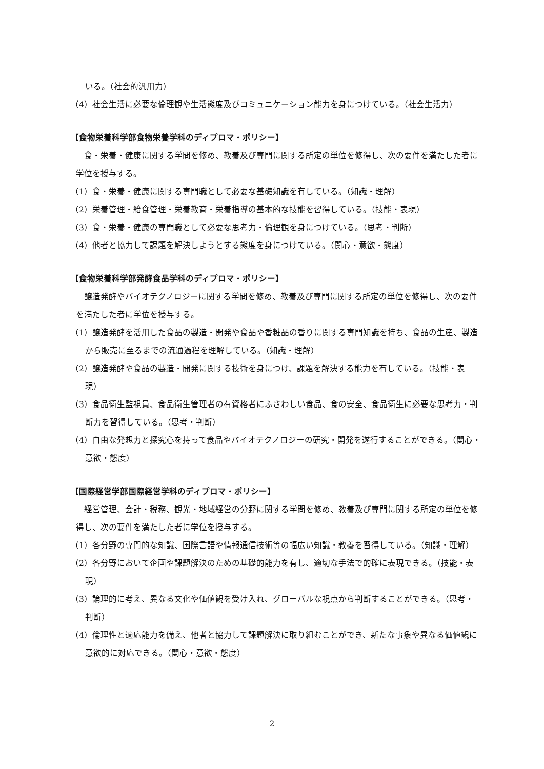いる。（社会的汎用力）
（4）社会生活に必要な倫理観や生活態度及びコミュニケーション能力を身につけている。（社会生活力）
【食物栄養科学部食物栄養学科のディプロマ・ポリシー】
食・栄養・健康に関する学問を修め、教養及び専門に関する所定の単位を修得し、次の要件を満たした者に学位を授与する。
（1）食・栄養・健康に関する専門職として必要な基礎知識を有している。（知識・理解）
（2）栄養管理・給食管理・栄養教育・栄養指導の基本的な技能を習得している。（技能・表現）
（3）食・栄養・健康の専門職として必要な思考力・倫理観を身につけている。（思考・判断）
（4）他者と協力して課題を解決しようとする態度を身につけている。（関心・意欲・態度）
【食物栄養科学部発酵食品学科のディプロマ・ポリシー】
醸造発酵やバイオテクノロジーに関する学問を修め、教養及び専門に関する所定の単位を修得し、次の要件を満たした者に学位を授与する。
（1）醸造発酵を活用した食品の製造・開発や食品や香粧品の香りに関する専門知識を持ち、食品の生産、製造から販売に至るまでの流通過程を理解している。（知識・理解）
（2）醸造発酵や食品の製造・開発に関する技術を身につけ、課題を解決する能力を有している。（技能・表現）
（3）食品衛生監視員、食品衛生管理者の有資格者にふさわしい食品、食の安全、食品衛生に必要な思考力・判断力を習得している。（思考・判断）
（4）自由な発想力と探究心を持って食品やバイオテクノロジーの研究・開発を遂行することができる。（関心・意欲・態度）
【国際経営学部国際経営学科のディプロマ・ポリシー】
経営管理、会計・税務、観光・地域経営の分野に関する学問を修め、教養及び専門に関する所定の単位を修得し、次の要件を満たした者に学位を授与する。
（1）各分野の専門的な知識、国際言語や情報通信技術等の幅広い知識・教養を習得している。（知識・理解）
（2）各分野において企画や課題解決のための基礎的能力を有し、適切な手法で的確に表現できる。（技能・表現）
（3）論理的に考え、異なる文化や価値観を受け入れ、グローバルな視点から判断することができる。（思考・判断）
（4）倫理性と適応能力を備え、他者と協力して課題解決に取り組むことができ、新たな事象や異なる価値観に意欲的に対応できる。（関心・意欲・態度）
2